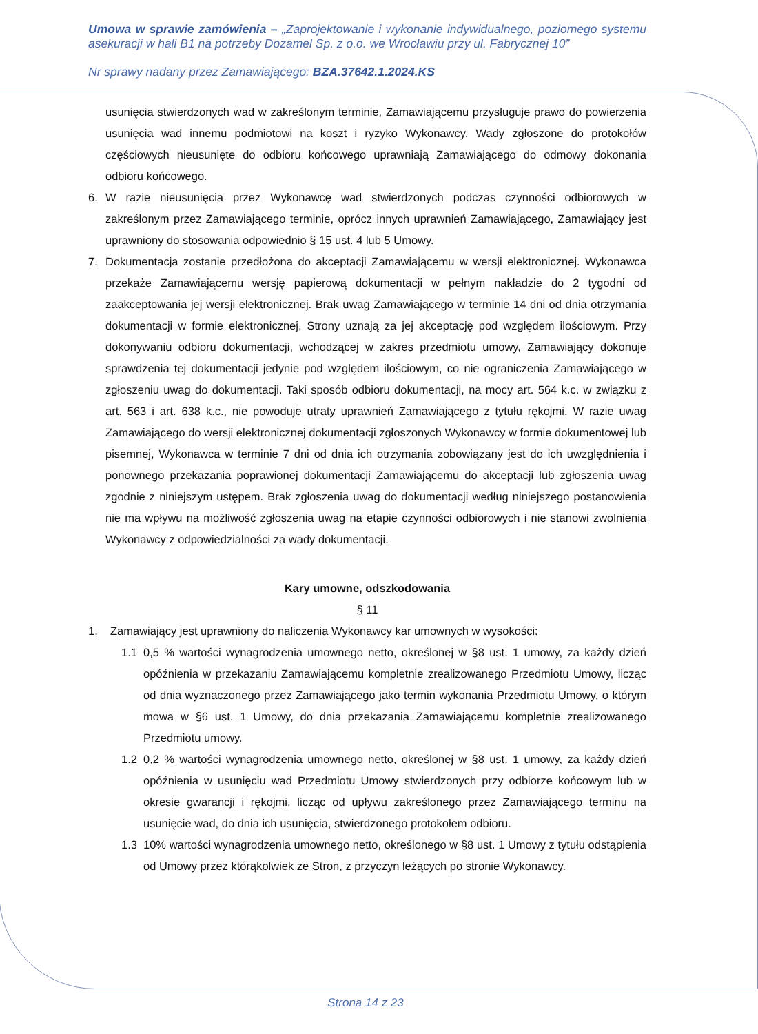Umowa w sprawie zamówienia – „Zaprojektowanie i wykonanie indywidualnego, poziomego systemu asekuracji w hali B1 na potrzeby Dozamel Sp. z o.o. we Wrocławiu przy ul. Fabrycznej 10”
Nr sprawy nadany przez Zamawiającego: BZA.37642.1.2024.KS
usunięcia stwierdzonych wad w zakreślonym terminie, Zamawiającemu przysługuje prawo do powierzenia usunięcia wad innemu podmiotowi na koszt i ryzyko Wykonawcy. Wady zgłoszone do protokołów częściowych nieusunięte do odbioru końcowego uprawniają Zamawiającego do odmowy dokonania odbioru końcowego.
6. W razie nieusunięcia przez Wykonawcę wad stwierdzonych podczas czynności odbiorowych w zakreślonym przez Zamawiającego terminie, oprócz innych uprawnień Zamawiającego, Zamawiający jest uprawniony do stosowania odpowiednio § 15 ust. 4 lub 5 Umowy.
7. Dokumentacja zostanie przedłożona do akceptacji Zamawiającemu w wersji elektronicznej. Wykonawca przekaże Zamawiającemu wersję papierową dokumentacji w pełnym nakładzie do 2 tygodni od zaakceptowania jej wersji elektronicznej. Brak uwag Zamawiającego w terminie 14 dni od dnia otrzymania dokumentacji w formie elektronicznej, Strony uznają za jej akceptację pod względem ilościowym. Przy dokonywaniu odbioru dokumentacji, wchodzącej w zakres przedmiotu umowy, Zamawiający dokonuje sprawdzenia tej dokumentacji jedynie pod względem ilościowym, co nie ograniczenia Zamawiającego w zgłoszeniu uwag do dokumentacji. Taki sposób odbioru dokumentacji, na mocy art. 564 k.c. w związku z art. 563 i art. 638 k.c., nie powoduje utraty uprawnień Zamawiającego z tytułu rękojmi. W razie uwag Zamawiającego do wersji elektronicznej dokumentacji zgłoszonych Wykonawcy w formie dokumentowej lub pisemnej, Wykonawca w terminie 7 dni od dnia ich otrzymania zobowiązany jest do ich uwzględnienia i ponownego przekazania poprawionej dokumentacji Zamawiającemu do akceptacji lub zgłoszenia uwag zgodnie z niniejszym ustępem. Brak zgłoszenia uwag do dokumentacji według niniejszego postanowienia nie ma wpływu na możliwość zgłoszenia uwag na etapie czynności odbiorowych i nie stanowi zwolnienia Wykonawcy z odpowiedzialności za wady dokumentacji.
Kary umowne, odszkodowania
§ 11
1. Zamawiający jest uprawniony do naliczenia Wykonawcy kar umownych w wysokości:
1.1 0,5 % wartości wynagrodzenia umownego netto, określonej w §8 ust. 1 umowy, za każdy dzień opóźnienia w przekazaniu Zamawiającemu kompletnie zrealizowanego Przedmiotu Umowy, licząc od dnia wyznaczonego przez Zamawiającego jako termin wykonania Przedmiotu Umowy, o którym mowa w §6 ust. 1 Umowy, do dnia przekazania Zamawiającemu kompletnie zrealizowanego Przedmiotu umowy.
1.2 0,2 % wartości wynagrodzenia umownego netto, określonej w §8 ust. 1 umowy, za każdy dzień opóźnienia w usunięciu wad Przedmiotu Umowy stwierdzonych przy odbiorze końcowym lub w okresie gwarancji i rękojmi, licząc od upływu zakreślonego przez Zamawiającego terminu na usunięcie wad, do dnia ich usunięcia, stwierdzonego protokołem odbioru.
1.3 10% wartości wynagrodzenia umownego netto, określonego w §8 ust. 1 Umowy z tytułu odstąpienia od Umowy przez którąkolwiek ze Stron, z przyczyn leżących po stronie Wykonawcy.
Strona 14 z 23